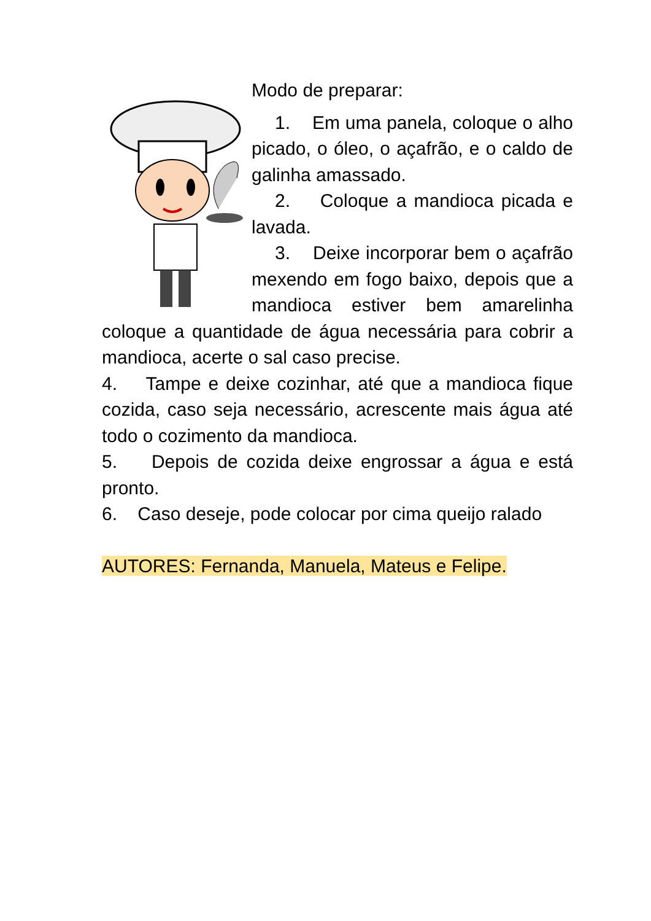Modo de preparar:
1. Em uma panela, coloque o alho picado, o óleo, o açafrão, e o caldo de galinha amassado.
2. Coloque a mandioca picada e lavada.
3. Deixe incorporar bem o açafrão mexendo em fogo baixo, depois que a mandioca estiver bem amarelinha coloque a quantidade de água necessária para cobrir a mandioca, acerte o sal caso precise.
4. Tampe e deixe cozinhar, até que a mandioca fique cozida, caso seja necessário, acrescente mais água até todo o cozimento da mandioca.
5. Depois de cozida deixe engrossar a água e está pronto.
6. Caso deseje, pode colocar por cima queijo ralado
AUTORES: Fernanda, Manuela, Mateus e Felipe.